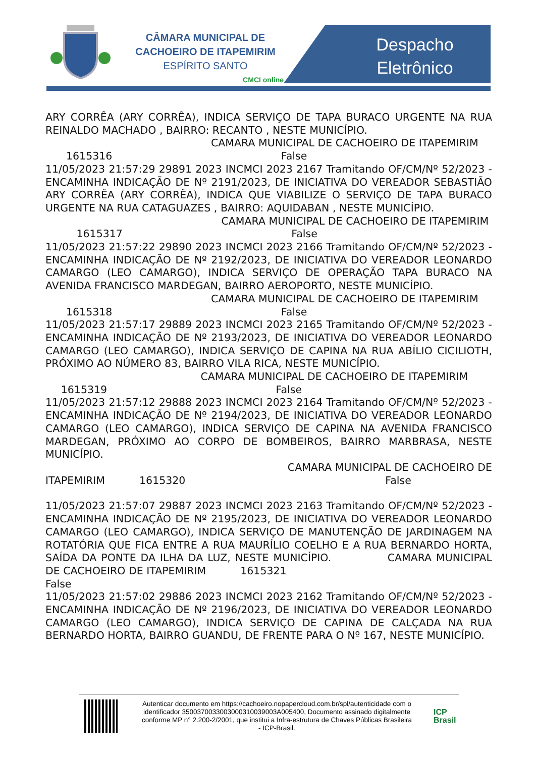CÂMARA MUNICIPAL DE
CACHOEIRO DE ITAPEMIRIM
ESPÍRITO SANTO
CMCI online
Despacho
Eletrônico
ARY CORRÊA (ARY CORRÊA), INDICA SERVIÇO DE TAPA BURACO URGENTE NA RUA REINALDO MACHADO , BAIRRO: RECANTO , NESTE MUNICÍPIO.
                CAMARA MUNICIPAL DE CACHOEIRO DE ITAPEMIRIM
  1615316                 False
11/05/2023 21:57:29 29891 2023 INCMCI 2023 2167 Tramitando OF/CM/Nº 52/2023 - ENCAMINHA INDICAÇÃO DE Nº 2191/2023, DE INICIATIVA DO VEREADOR SEBASTIÃO ARY CORRÊA (ARY CORRÊA), INDICA QUE VIABILIZE O SERVIÇO DE TAPA BURACO URGENTE NA RUA CATAGUAZES , BAIRRO: AQUIDABAN , NESTE MUNICÍPIO.
                 CAMARA MUNICIPAL DE CACHOEIRO DE ITAPEMIRIM
   1615317                 False
11/05/2023 21:57:22 29890 2023 INCMCI 2023 2166 Tramitando OF/CM/Nº 52/2023 - ENCAMINHA INDICAÇÃO DE Nº 2192/2023, DE INICIATIVA DO VEREADOR LEONARDO CAMARGO (LEO CAMARGO), INDICA SERVIÇO DE OPERAÇÃO TAPA BURACO NA AVENIDA FRANCISCO MARDEGAN, BAIRRO AEROPORTO, NESTE MUNICÍPIO.
                CAMARA MUNICIPAL DE CACHOEIRO DE ITAPEMIRIM
  1615318                 False
11/05/2023 21:57:17 29889 2023 INCMCI 2023 2165 Tramitando OF/CM/Nº 52/2023 - ENCAMINHA INDICAÇÃO DE Nº 2193/2023, DE INICIATIVA DO VEREADOR LEONARDO CAMARGO (LEO CAMARGO), INDICA SERVIÇO DE CAPINA NA RUA ABÍLIO CICILIOTH, PRÓXIMO AO NÚMERO 83, BAIRRO VILA RICA, NESTE MUNICÍPIO.
               CAMARA MUNICIPAL DE CACHOEIRO DE ITAPEMIRIM
  1615319                 False
11/05/2023 21:57:12 29888 2023 INCMCI 2023 2164 Tramitando OF/CM/Nº 52/2023 - ENCAMINHA INDICAÇÃO DE Nº 2194/2023, DE INICIATIVA DO VEREADOR LEONARDO CAMARGO (LEO CAMARGO), INDICA SERVIÇO DE CAPINA NA AVENIDA FRANCISCO MARDEGAN, PRÓXIMO AO CORPO DE BOMBEIROS, BAIRRO MARBRASA, NESTE MUNICÍPIO.
CAMARA MUNICIPAL DE CACHOEIRO DE
ITAPEMIRIM    1615320                    False
11/05/2023 21:57:07 29887 2023 INCMCI 2023 2163 Tramitando OF/CM/Nº 52/2023 - ENCAMINHA INDICAÇÃO DE Nº 2195/2023, DE INICIATIVA DO VEREADOR LEONARDO CAMARGO (LEO CAMARGO), INDICA SERVIÇO DE MANUTENÇÃO DE JARDINAGEM NA ROTATÓRIA QUE FICA ENTRE A RUA MAURÍLIO COELHO E A RUA BERNARDO HORTA, SAÍDA DA PONTE DA ILHA DA LUZ, NESTE MUNICÍPIO.      CAMARA MUNICIPAL DE CACHOEIRO DE ITAPEMIRIM    1615321
False
11/05/2023 21:57:02 29886 2023 INCMCI 2023 2162 Tramitando OF/CM/Nº 52/2023 - ENCAMINHA INDICAÇÃO DE Nº 2196/2023, DE INICIATIVA DO VEREADOR LEONARDO CAMARGO (LEO CAMARGO), INDICA SERVIÇO DE CAPINA DE CALÇADA NA RUA BERNARDO HORTA, BAIRRO GUANDU, DE FRENTE PARA O Nº 167, NESTE MUNICÍPIO.
Autenticar documento em https://cachoeiro.nopapercloud.com.br/spl/autenticidade com o identificador 3500370033003000310039003A005400, Documento assinado digitalmente conforme MP n° 2.200-2/2001, que institui a Infra-estrutura de Chaves Públicas Brasileira - ICP-Brasil.
ICP
Brasil